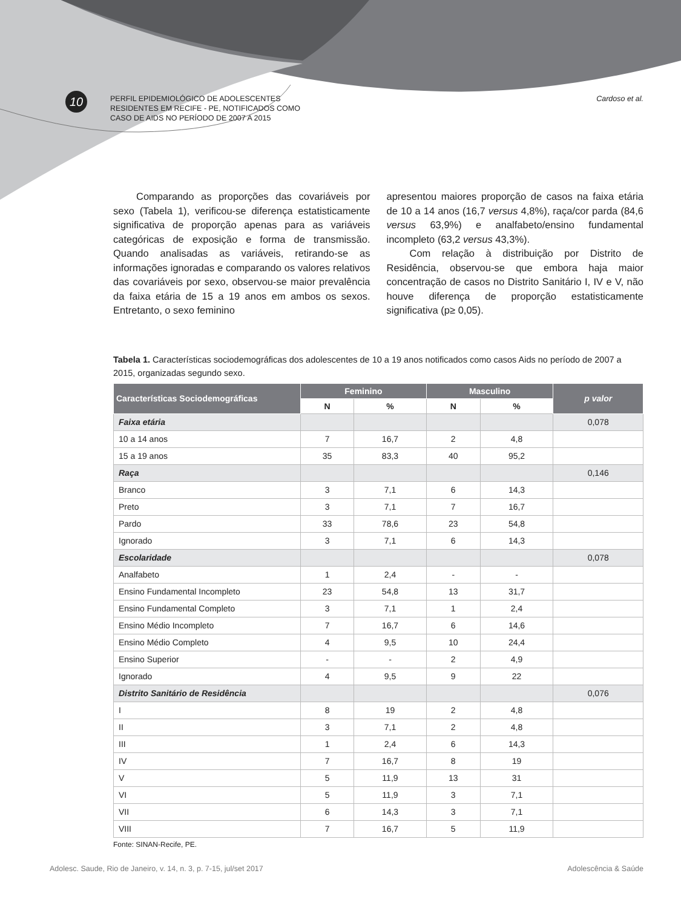10
PERFIL EPIDEMIOLÓGICO DE ADOLESCENTES
RESIDENTES EM RECIFE - PE, NOTIFICADOS COMO
CASO DE AIDS NO PERÍODO DE 2007 A 2015
Cardoso et al.
Comparando as proporções das covariáveis por sexo (Tabela 1), verificou-se diferença estatisticamente significativa de proporção apenas para as variáveis categóricas de exposição e forma de transmissão. Quando analisadas as variáveis, retirando-se as informações ignoradas e comparando os valores relativos das covariáveis por sexo, observou-se maior prevalência da faixa etária de 15 a 19 anos em ambos os sexos. Entretanto, o sexo feminino
apresentou maiores proporção de casos na faixa etária de 10 a 14 anos (16,7 versus 4,8%), raça/cor parda (84,6 versus 63,9%) e analfabeto/ensino fundamental incompleto (63,2 versus 43,3%).
Com relação à distribuição por Distrito de Residência, observou-se que embora haja maior concentração de casos no Distrito Sanitário I, IV e V, não houve diferença de proporção estatisticamente significativa (p≥ 0,05).
Tabela 1. Características sociodemográficas dos adolescentes de 10 a 19 anos notificados como casos Aids no período de 2007 a 2015, organizadas segundo sexo.
| Características Sociodemográficas | Feminino | | Masculino | | p valor |
| --- | --- | --- | --- | --- | --- |
| | N | % | N | % | |
| Faixa etária | | | | | 0,078 |
| 10 a 14 anos | 7 | 16,7 | 2 | 4,8 | |
| 15 a 19 anos | 35 | 83,3 | 40 | 95,2 | |
| Raça | | | | | 0,146 |
| Branco | 3 | 7,1 | 6 | 14,3 | |
| Preto | 3 | 7,1 | 7 | 16,7 | |
| Pardo | 33 | 78,6 | 23 | 54,8 | |
| Ignorado | 3 | 7,1 | 6 | 14,3 | |
| Escolaridade | | | | | 0,078 |
| Analfabeto | 1 | 2,4 | - | - | |
| Ensino Fundamental Incompleto | 23 | 54,8 | 13 | 31,7 | |
| Ensino Fundamental Completo | 3 | 7,1 | 1 | 2,4 | |
| Ensino Médio Incompleto | 7 | 16,7 | 6 | 14,6 | |
| Ensino Médio Completo | 4 | 9,5 | 10 | 24,4 | |
| Ensino Superior | - | - | 2 | 4,9 | |
| Ignorado | 4 | 9,5 | 9 | 22 | |
| Distrito Sanitário de Residência | | | | | 0,076 |
| I | 8 | 19 | 2 | 4,8 | |
| II | 3 | 7,1 | 2 | 4,8 | |
| III | 1 | 2,4 | 6 | 14,3 | |
| IV | 7 | 16,7 | 8 | 19 | |
| V | 5 | 11,9 | 13 | 31 | |
| VI | 5 | 11,9 | 3 | 7,1 | |
| VII | 6 | 14,3 | 3 | 7,1 | |
| VIII | 7 | 16,7 | 5 | 11,9 | |
Fonte: SINAN-Recife, PE.
Adolesc. Saude, Rio de Janeiro, v. 14, n. 3, p. 7-15, jul/set 2017 Adolescência & Saúde